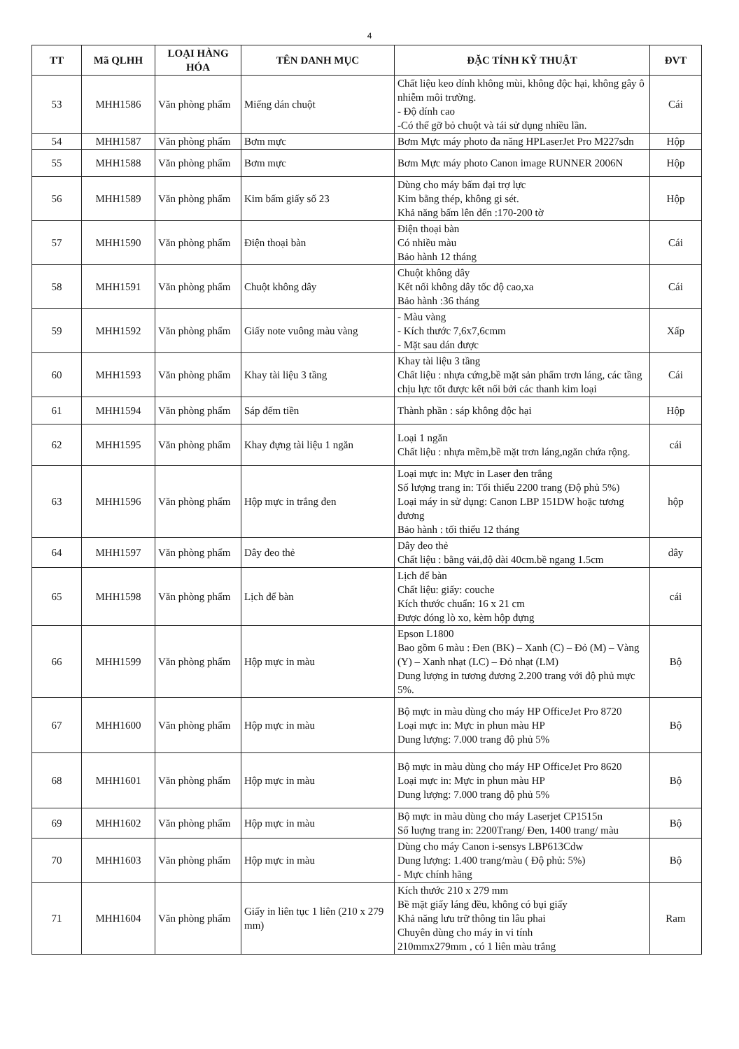4
| TT | Mã QLHH | LOẠI HÀNG HÓA | TÊN DANH MỤC | ĐẶC TÍNH KỸ THUẬT | ĐVT |
| --- | --- | --- | --- | --- | --- |
| 53 | MHH1586 | Văn phòng phẩm | Miếng dán chuột | Chất liệu keo dính không mùi, không độc hại, không gây ô nhiễm môi trường. - Độ dính cao -Có thể gỡ bỏ chuột và tái sử dụng nhiều lần. | Cái |
| 54 | MHH1587 | Văn phòng phẩm | Bơm mực | Bơm Mực máy photo đa năng HPLaserJet Pro M227sdn | Hộp |
| 55 | MHH1588 | Văn phòng phẩm | Bơm mực | Bơm Mực máy photo Canon image RUNNER 2006N | Hộp |
| 56 | MHH1589 | Văn phòng phẩm | Kim bấm giấy số 23 | Dùng cho máy bấm đại trợ lực Kim bằng thép, không gi sét. Khả năng bấm lên đến :170-200 tờ | Hộp |
| 57 | MHH1590 | Văn phòng phẩm | Điện thoại bàn | Điện thoại bàn Có nhiều màu Bảo hành 12 tháng | Cái |
| 58 | MHH1591 | Văn phòng phẩm | Chuột không dây | Chuột không dây Kết nối không dây tốc độ cao,xa Bảo hành :36 tháng | Cái |
| 59 | MHH1592 | Văn phòng phẩm | Giấy note vuông màu vàng | - Màu vàng - Kích thước 7,6x7,6cmm - Mặt sau dán được | Xấp |
| 60 | MHH1593 | Văn phòng phẩm | Khay tài liệu 3 tầng | Khay tài liệu 3 tầng Chất liệu : nhựa cứng,bề mặt sản phẩm trơn láng, các tầng chịu lực tốt được kết nối bởi các thanh kim loại | Cái |
| 61 | MHH1594 | Văn phòng phẩm | Sáp đếm tiền | Thành phần : sáp không độc hại | Hộp |
| 62 | MHH1595 | Văn phòng phẩm | Khay đựng tài liệu 1 ngăn | Loại 1 ngăn Chất liệu : nhựa mềm,bề mặt trơn láng,ngăn chứa rộng. | cái |
| 63 | MHH1596 | Văn phòng phẩm | Hộp mực in trắng đen | Loại mực in: Mực in Laser đen trắng Số lượng trang in: Tối thiểu 2200 trang (Độ phủ 5%) Loại máy in sử dụng: Canon LBP 151DW hoặc tương đương Bảo hành : tối thiểu 12 tháng | hộp |
| 64 | MHH1597 | Văn phòng phẩm | Dây đeo thẻ | Dây đeo thẻ Chất liệu : bằng vải,độ dài 40cm.bề ngang 1.5cm | dây |
| 65 | MHH1598 | Văn phòng phẩm | Lịch để bàn | Lịch để bàn Chất liệu: giấy: couche Kích thước chuẩn: 16 x 21 cm Được đóng lò xo, kèm hộp đựng | cái |
| 66 | MHH1599 | Văn phòng phẩm | Hộp mực in màu | Epson L1800 Bao gồm 6 màu : Đen (BK) – Xanh (C) – Đỏ (M) – Vàng (Y) – Xanh nhạt (LC) – Đỏ nhạt (LM) Dung lượng in tương đương 2.200 trang với độ phủ mực 5%. | Bộ |
| 67 | MHH1600 | Văn phòng phẩm | Hộp mực in màu | Bộ mực in màu dùng cho máy HP OfficeJet Pro 8720 Loại mực in: Mực in phun màu HP Dung lượng: 7.000 trang độ phủ 5% | Bộ |
| 68 | MHH1601 | Văn phòng phẩm | Hộp mực in màu | Bộ mực in màu dùng cho máy HP OfficeJet Pro 8620 Loại mực in: Mực in phun màu HP Dung lượng: 7.000 trang độ phủ 5% | Bộ |
| 69 | MHH1602 | Văn phòng phẩm | Hộp mực in màu | Bộ mực in màu dùng cho máy Laserjet CP1515n Số luợng trang in: 2200Trang/ Đen, 1400 trang/ màu | Bộ |
| 70 | MHH1603 | Văn phòng phẩm | Hộp mực in màu | Dùng cho máy Canon i-sensys LBP613Cdw Dung lượng: 1.400 trang/màu ( Độ phủ: 5%) - Mực chính hãng | Bộ |
| 71 | MHH1604 | Văn phòng phẩm | Giấy in liên tục 1 liên (210 x 279 mm) | Kích thước 210 x 279 mm Bề mặt giấy láng đều, không có bụi giấy Khả năng lưu trữ thông tin lâu phai Chuyên dùng cho máy in vi tính 210mmx279mm , có 1 liên màu trắng | Ram |